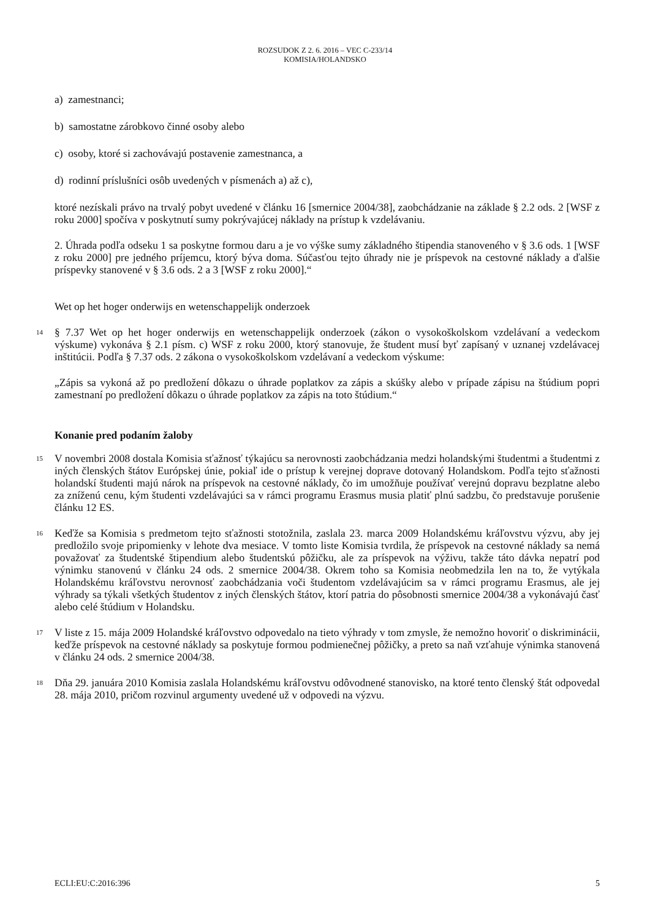ROZSUDOK Z 2. 6. 2016 – VEC C-233/14
KOMISIA/HOLANDSKO
a) zamestnanci;
b) samostatne zárobkovo činné osoby alebo
c) osoby, ktoré si zachovávajú postavenie zamestnanca, a
d) rodinní príslušníci osôb uvedených v písmenách a) až c),
ktoré nezískali právo na trvalý pobyt uvedené v článku 16 [smernice 2004/38], zaobchádzanie na základe § 2.2 ods. 2 [WSF z roku 2000] spočíva v poskytnutí sumy pokrývajúcej náklady na prístup k vzdelávaniu.
2. Úhrada podľa odseku 1 sa poskytne formou daru a je vo výške sumy základného štipendia stanoveného v § 3.6 ods. 1 [WSF z roku 2000] pre jedného príjemcu, ktorý býva doma. Súčasťou tejto úhrady nie je príspevok na cestovné náklady a ďalšie príspevky stanovené v § 3.6 ods. 2 a 3 [WSF z roku 2000].“
Wet op het hoger onderwijs en wetenschappelijk onderzoek
14
§ 7.37 Wet op het hoger onderwijs en wetenschappelijk onderzoek (zákon o vysokoškolskom vzdelávaní a vedeckom výskume) vykonáva § 2.1 písm. c) WSF z roku 2000, ktorý stanovuje, že študent musí byť zapísaný v uznanej vzdelávacej inštitúcii. Podľa § 7.37 ods. 2 zákona o vysokoškolskom vzdelávaní a vedeckom výskume:
„Zápis sa vykoná až po predložení dôkazu o úhrade poplatkov za zápis a skúšky alebo v prípade zápisu na štúdium popri zamestnaní po predložení dôkazu o úhrade poplatkov za zápis na toto štúdium.“
Konanie pred podaním žaloby
15
V novembri 2008 dostala Komisia sťažnosť týkajúcu sa nerovnosti zaobchádzania medzi holandskými študentmi a študentmi z iných členských štátov Európskej únie, pokiaľ ide o prístup k verejnej doprave dotovaný Holandskom. Podľa tejto sťažnosti holandskí študenti majú nárok na príspevok na cestovné náklady, čo im umožňuje používať verejnú dopravu bezplatne alebo za zníženú cenu, kým študenti vzdelávajúci sa v rámci programu Erasmus musia platiť plnú sadzbu, čo predstavuje porušenie článku 12 ES.
16
Keďže sa Komisia s predmetom tejto sťažnosti stotožnila, zaslala 23. marca 2009 Holandskému kráľovstvu výzvu, aby jej predložilo svoje pripomienky v lehote dva mesiace. V tomto liste Komisia tvrdila, že príspevok na cestovné náklady sa nemá považovať za študentské štipendium alebo študentskú pôžičku, ale za príspevok na výživu, takže táto dávka nepatrí pod výnimku stanovenú v článku 24 ods. 2 smernice 2004/38. Okrem toho sa Komisia neobmedzila len na to, že vytýkala Holandskému kráľovstvu nerovnosť zaobchádzania voči študentom vzdelávajúcim sa v rámci programu Erasmus, ale jej výhrady sa týkali všetkých študentov z iných členských štátov, ktorí patria do pôsobnosti smernice 2004/38 a vykonávajú časť alebo celé štúdium v Holandsku.
17
V liste z 15. mája 2009 Holandské kráľovstvo odpovedalo na tieto výhrady v tom zmysle, že nemožno hovoriť o diskriminácii, keďže príspevok na cestovné náklady sa poskytuje formou podmienečnej pôžičky, a preto sa naň vzťahuje výnimka stanovená v článku 24 ods. 2 smernice 2004/38.
18
Dňa 29. januára 2010 Komisia zaslala Holandskému kráľovstvu odôvodnené stanovisko, na ktoré tento členský štát odpovedal 28. mája 2010, pričom rozvinul argumenty uvedené už v odpovedi na výzvu.
ECLI:EU:C:2016:396 5